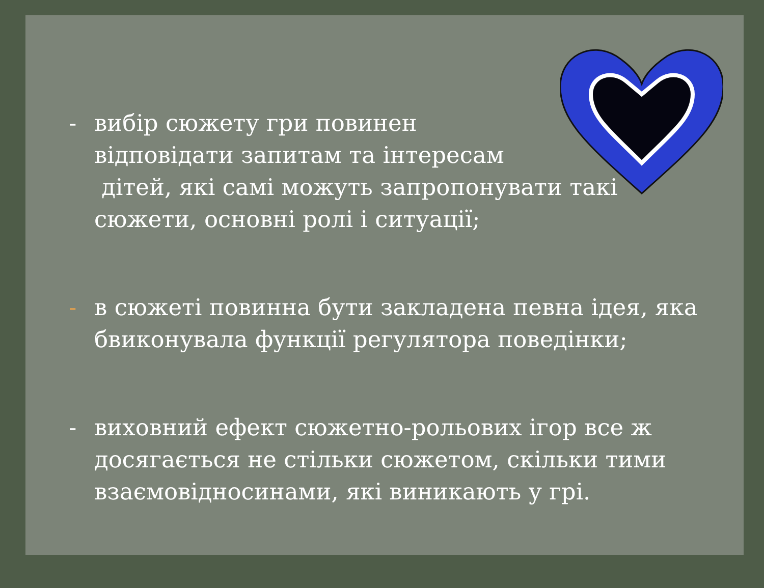- вибір сюжету гри повинен
відповідати запитам та інтересам
дітей, які самі можуть запропонувати такі
сюжети, основні ролі і ситуації;
- в сюжеті повинна бути закладена певна ідея, яка
бвиконувала функції регулятора поведінки;
- виховний ефект сюжетно-рольових ігор все ж
досягається не стільки сюжетом, скільки тими
взаємовідносинами, які виникають у грі.